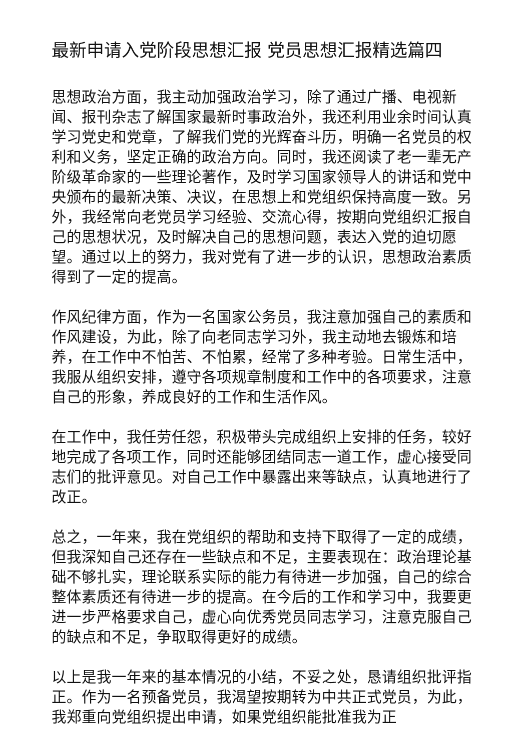最新申请入党阶段思想汇报 党员思想汇报精选篇四
思想政治方面，我主动加强政治学习，除了通过广播、电视新闻、报刊杂志了解国家最新时事政治外，我还利用业余时间认真学习党史和党章，了解我们党的光辉奋斗历，明确一名党员的权利和义务，坚定正确的政治方向。同时，我还阅读了老一辈无产阶级革命家的一些理论著作，及时学习国家领导人的讲话和党中央颁布的最新决策、决议，在思想上和党组织保持高度一致。另外，我经常向老党员学习经验、交流心得，按期向党组织汇报自己的思想状况，及时解决自己的思想问题，表达入党的迫切愿望。通过以上的努力，我对党有了进一步的认识，思想政治素质得到了一定的提高。
作风纪律方面，作为一名国家公务员，我注意加强自己的素质和作风建设，为此，除了向老同志学习外，我主动地去锻炼和培养，在工作中不怕苦、不怕累，经常了多种考验。日常生活中，我服从组织安排，遵守各项规章制度和工作中的各项要求，注意自己的形象，养成良好的工作和生活作风。
在工作中，我任劳任怨，积极带头完成组织上安排的任务，较好地完成了各项工作，同时还能够团结同志一道工作，虚心接受同志们的批评意见。对自己工作中暴露出来等缺点，认真地进行了改正。
总之，一年来，我在党组织的帮助和支持下取得了一定的成绩，但我深知自己还存在一些缺点和不足，主要表现在：政治理论基础不够扎实，理论联系实际的能力有待进一步加强，自己的综合整体素质还有待进一步的提高。在今后的工作和学习中，我要更进一步严格要求自己，虚心向优秀党员同志学习，注意克服自己的缺点和不足，争取取得更好的成绩。
以上是我一年来的基本情况的小结，不妥之处，恳请组织批评指正。作为一名预备党员，我渴望按期转为中共正式党员，为此，我郑重向党组织提出申请，如果党组织能批准我为正